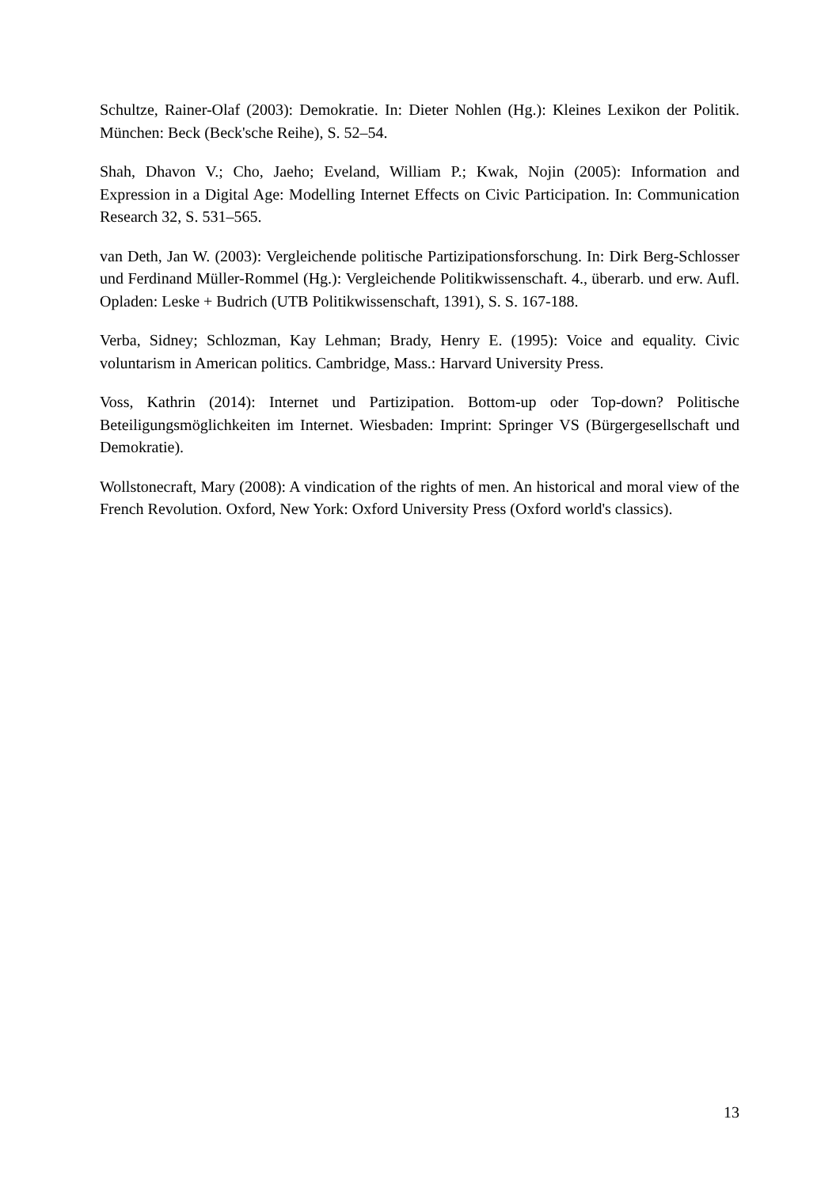Schultze, Rainer-Olaf (2003): Demokratie. In: Dieter Nohlen (Hg.): Kleines Lexikon der Politik. München: Beck (Beck'sche Reihe), S. 52–54.
Shah, Dhavon V.; Cho, Jaeho; Eveland, William P.; Kwak, Nojin (2005): Information and Expression in a Digital Age: Modelling Internet Effects on Civic Participation. In: Communication Research 32, S. 531–565.
van Deth, Jan W. (2003): Vergleichende politische Partizipationsforschung. In: Dirk Berg-Schlosser und Ferdinand Müller-Rommel (Hg.): Vergleichende Politikwissenschaft. 4., überarb. und erw. Aufl. Opladen: Leske + Budrich (UTB Politikwissenschaft, 1391), S. S. 167-188.
Verba, Sidney; Schlozman, Kay Lehman; Brady, Henry E. (1995): Voice and equality. Civic voluntarism in American politics. Cambridge, Mass.: Harvard University Press.
Voss, Kathrin (2014): Internet und Partizipation. Bottom-up oder Top-down? Politische Beteiligungsmöglichkeiten im Internet. Wiesbaden: Imprint: Springer VS (Bürgergesellschaft und Demokratie).
Wollstonecraft, Mary (2008): A vindication of the rights of men. An historical and moral view of the French Revolution. Oxford, New York: Oxford University Press (Oxford world's classics).
13